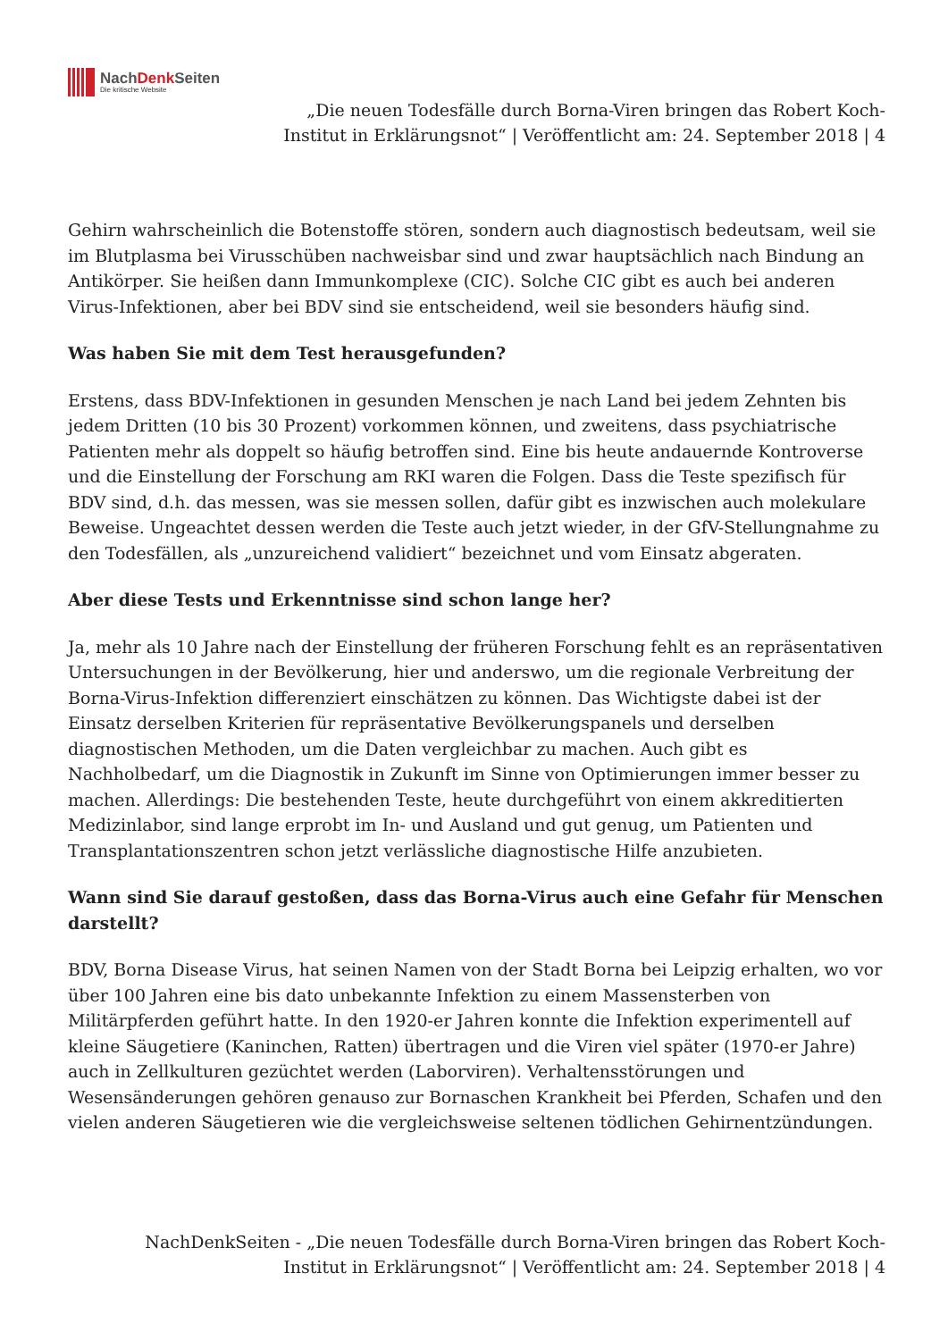NachDenk Seiten
Die kritische Website
„Die neuen Todesfälle durch Borna-Viren bringen das Robert Koch-Institut in Erklärungsnot“ | Veröffentlicht am: 24. September 2018 | 4
Gehirn wahrscheinlich die Botenstoffe stören, sondern auch diagnostisch bedeutsam, weil sie im Blutplasma bei Virusschüben nachweisbar sind und zwar hauptsächlich nach Bindung an Antikörper. Sie heißen dann Immunkomplexe (CIC). Solche CIC gibt es auch bei anderen Virus-Infektionen, aber bei BDV sind sie entscheidend, weil sie besonders häufig sind.
Was haben Sie mit dem Test herausgefunden?
Erstens, dass BDV-Infektionen in gesunden Menschen je nach Land bei jedem Zehnten bis jedem Dritten (10 bis 30 Prozent) vorkommen können, und zweitens, dass psychiatrische Patienten mehr als doppelt so häufig betroffen sind. Eine bis heute andauernde Kontroverse und die Einstellung der Forschung am RKI waren die Folgen. Dass die Teste spezifisch für BDV sind, d.h. das messen, was sie messen sollen, dafür gibt es inzwischen auch molekulare Beweise. Ungeachtet dessen werden die Teste auch jetzt wieder, in der GfV-Stellungnahme zu den Todesfällen, als „unzureichend validiert“ bezeichnet und vom Einsatz abgeraten.
Aber diese Tests und Erkenntnisse sind schon lange her?
Ja, mehr als 10 Jahre nach der Einstellung der früheren Forschung fehlt es an repräsentativen Untersuchungen in der Bevölkerung, hier und anderswo, um die regionale Verbreitung der Borna-Virus-Infektion differenziert einschätzen zu können. Das Wichtigste dabei ist der Einsatz derselben Kriterien für repräsentative Bevölkerungspanels und derselben diagnostischen Methoden, um die Daten vergleichbar zu machen. Auch gibt es Nachholbedarf, um die Diagnostik in Zukunft im Sinne von Optimierungen immer besser zu machen. Allerdings: Die bestehenden Teste, heute durchgeführt von einem akkreditierten Medizinlabor, sind lange erprobt im In- und Ausland und gut genug, um Patienten und Transplantationszentren schon jetzt verlässliche diagnostische Hilfe anzubieten.
Wann sind Sie darauf gestoßen, dass das Borna-Virus auch eine Gefahr für Menschen darstellt?
BDV, Borna Disease Virus, hat seinen Namen von der Stadt Borna bei Leipzig erhalten, wo vor über 100 Jahren eine bis dato unbekannte Infektion zu einem Massensterben von Militärpferden geführt hatte. In den 1920-er Jahren konnte die Infektion experimentell auf kleine Säugetiere (Kaninchen, Ratten) übertragen und die Viren viel später (1970-er Jahre) auch in Zellkulturen gezüchtet werden (Laborviren). Verhaltensstörungen und Wesensänderungen gehören genauso zur Bornaschen Krankheit bei Pferden, Schafen und den vielen anderen Säugetieren wie die vergleichsweise seltenen tödlichen Gehirnentzündungen.
NachDenkSeiten - „Die neuen Todesfälle durch Borna-Viren bringen das Robert Koch-Institut in Erklärungsnot“ | Veröffentlicht am: 24. September 2018 | 4